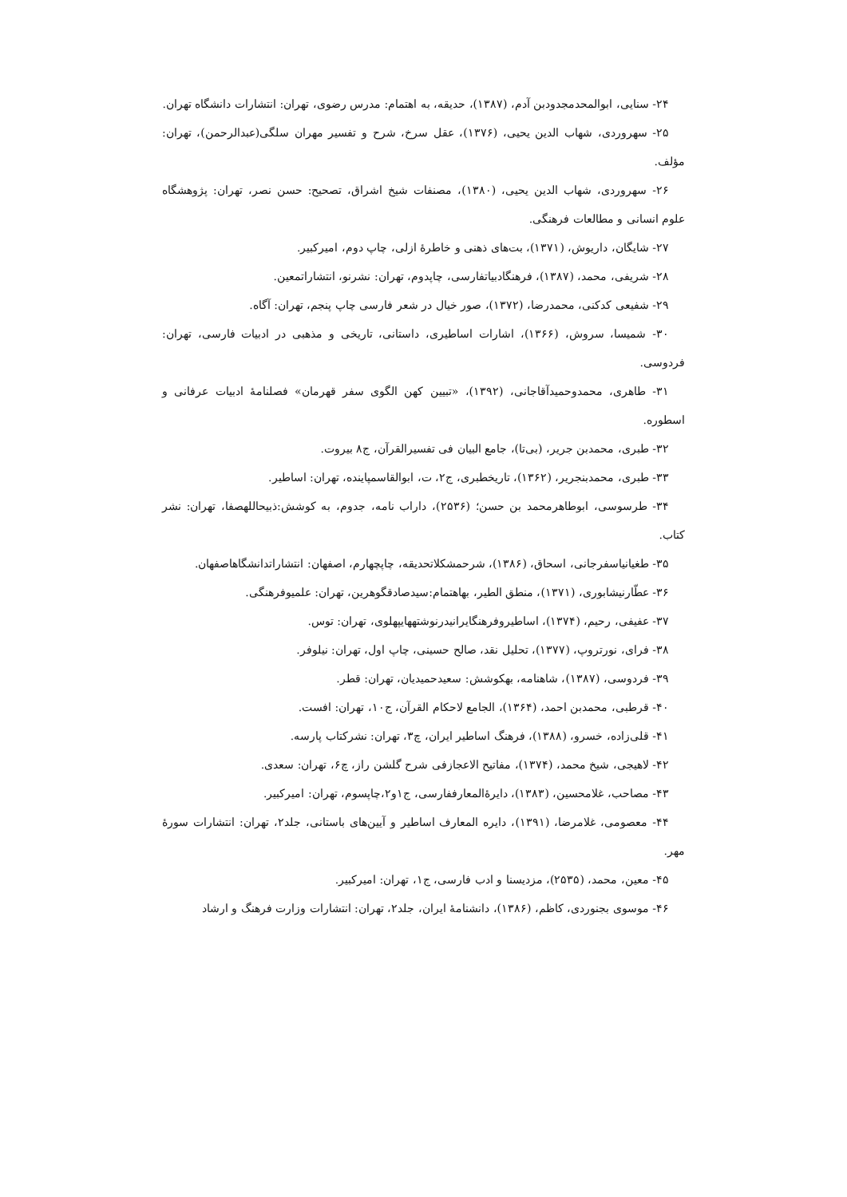۲۴- سنایی، ابوالمحدمجدودبن آدم، (۱۳۸۷)، حدیقه، به اهتمام: مدرس رضوی، تهران: انتشارات دانشگاه تهران.
۲۵- سهروردی، شهاب الدین یحیی، (۱۳۷۶)، عقل سرخ، شرح و تفسیر مهران سلگی(عبدالرحمن)، تهران: مؤلف.
۲۶- سهروردی، شهاب الدین یحیی، (۱۳۸۰)، مصنفات شیخ اشراق، تصحیح: حسن نصر، تهران: پژوهشگاه علوم انسانی و مطالعات فرهنگی.
۲۷- شایگان، داریوش، (۱۳۷۱)، بت‌های ذهنی و خاطرۀ ازلی، چاپ دوم، امیرکبیر.
۲۸- شریفی، محمد، (۱۳۸۷)، فرهنگادبیاتفارسی، چاپدوم، تهران: نشرنو، انتشاراتمعین.
۲۹- شفیعی کدکنی، محمدرضا، (۱۳۷۲)، صور خیال در شعر فارسی چاپ پنجم، تهران: آگاه.
۳۰- شمیسا، سروش، (۱۳۶۶)، اشارات اساطیری، داستانی، تاریخی و مذهبی در ادبیات فارسی، تهران: فردوسی.
۳۱- طاهری، محمدوحمیدآقاجانی، (۱۳۹۲)، «تبیین کهن الگوی سفر قهرمان» فصلنامۀ ادبیات عرفانی و اسطوره.
۳۲- طبری، محمدبن جریر، (بی‌تا)، جامع البیان فی تفسیرالقرآن، ج۸ بیروت.
۳۳- طبری، محمدبنجریر، (۱۳۶۲)، تاریخطبری، ج۲، ت، ابوالقاسمپاینده، تهران: اساطیر.
۳۴- طرسوسی، ابوطاهرمحمد بن حسن؛ (۲۵۳۶)، داراب نامه، جدوم، به کوشش:ذبیحاللهصفا، تهران: نشر کتاب.
۳۵- طغیانیاسفرجانی، اسحاق، (۱۳۸۶)، شرحمشکلاتحدیقه، چاپچهارم، اصفهان: انتشاراتدانشگاهاصفهان.
۳۶- عطّارنیشابوری، (۱۳۷۱)، منطق الطیر، بهاهتمام:سیدصادقگوهرین، تهران: علمیوفرهنگی.
۳۷- عفیفی، رحیم، (۱۳۷۴)، اساطیروفرهنگایرانیدرنوشتههایپهلوی، تهران: توس.
۳۸- فرای، نورتروپ، (۱۳۷۷)، تحلیل نقد، صالح حسینی، چاپ اول، تهران: نیلوفر.
۳۹- فردوسی، (۱۳۸۷)، شاهنامه، بهکوشش: سعیدحمیدیان، تهران: قطر.
۴۰- قرطبی، محمدبن احمد، (۱۳۶۴)، الجامع لاحکام القرآن، ج۱۰، تهران: افست.
۴۱- قلی‌زاده، خسرو، (۱۳۸۸)، فرهنگ اساطیر ایران، چ۳، تهران: نشرکتاب پارسه.
۴۲- لاهیجی، شیخ محمد، (۱۳۷۴)، مفاتیح الاعجازفی شرح گلشن راز، چ۶، تهران: سعدی.
۴۳- مصاحب، غلامحسین، (۱۳۸۳)، دایرۀالمعارففارسی، ج۱و۲،چاپسوم، تهران: امیرکبیر.
۴۴- معصومی، غلامرضا، (۱۳۹۱)، دایره المعارف اساطیر و آیین‌های باستانی، جلد۲، تهران: انتشارات سورۀ مهر.
۴۵- معین، محمد، (۲۵۳۵)، مزدیسنا و ادب فارسی، ج۱، تهران: امیرکبیر.
۴۶- موسوی بجنوردی، کاظم، (۱۳۸۶)، دانشنامۀ ایران، جلد۲، تهران: انتشارات وزارت فرهنگ و ارشاد